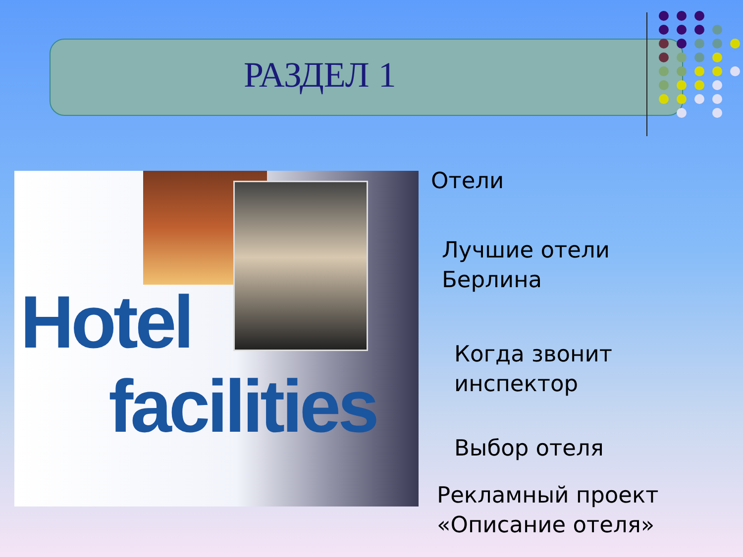РАЗДЕЛ 1
Hotel
facilities
Отели
Лучшие отели
Берлина
Когда звонит
инспектор
Выбор отеля
Рекламный проект
«Описание отеля»